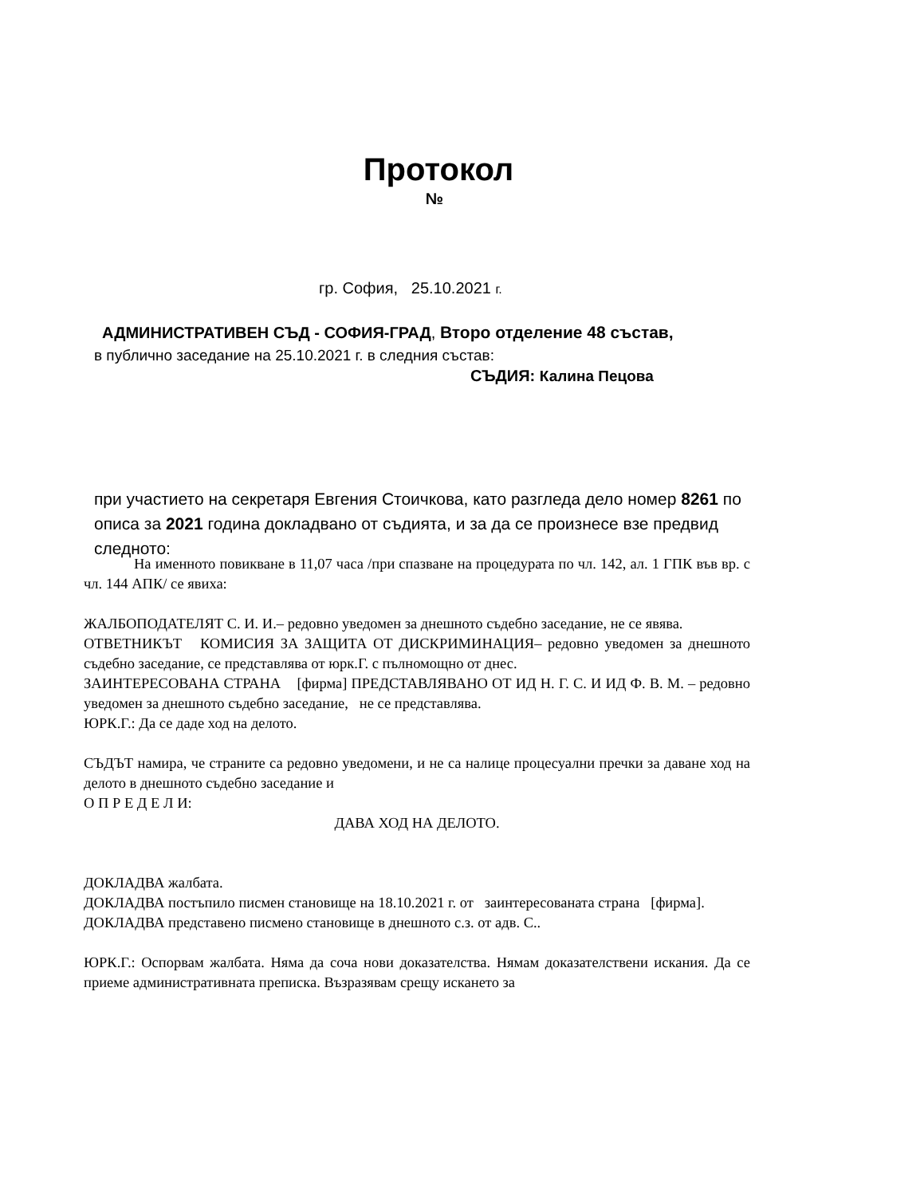Протокол
№
гр. София, 25.10.2021 г.
АДМИНИСТРАТИВЕН СЪД - СОФИЯ-ГРАД, Второ отделение 48 състав,
в публично заседание на 25.10.2021 г. в следния състав:
СЪДИЯ: Калина Пецова
при участието на секретаря Евгения Стоичкова, като разгледа дело номер 8261 по описа за 2021 година докладвано от съдията, и за да се произнесе взе предвид следното:
На именното повикване в 11,07 часа /при спазване на процедурата по чл. 142, ал. 1 ГПК във вр. с чл. 144 АПК/ се явиха:
ЖАЛБОПОДАТЕЛЯТ С. И. И.– редовно уведомен за днешното съдебно заседание, не се явява.
ОТВЕТНИКЪТ КОМИСИЯ ЗА ЗАЩИТА ОТ ДИСКРИМИНАЦИЯ– редовно уведомен за днешното съдебно заседание, се представлява от юрк.Г. с пълномощно от днес.
ЗАИНТЕРЕСОВАНА СТРАНА [фирма] ПРЕДСТАВЛЯВАНО ОТ ИД Н. Г. С. И ИД Ф. В. М. – редовно уведомен за днешното съдебно заседание, не се представлява.
ЮРК.Г.: Да се даде ход на делото.
СЪДЪТ намира, че страните са редовно уведомени, и не са налице процесуални пречки за даване ход на делото в днешното съдебно заседание и
О П Р Е Д Е Л И:
ДАВА ХОД НА ДЕЛОТО.
ДОКЛАДВА жалбата.
ДОКЛАДВА постъпило писмен становище на 18.10.2021 г. от заинтересованата страна [фирма].
ДОКЛАДВА представено писмено становище в днешното с.з. от адв. С..
ЮРК.Г.: Оспорвам жалбата. Няма да соча нови доказателства. Нямам доказателствени искания. Да се приеме административната преписка. Възразявам срещу искането за